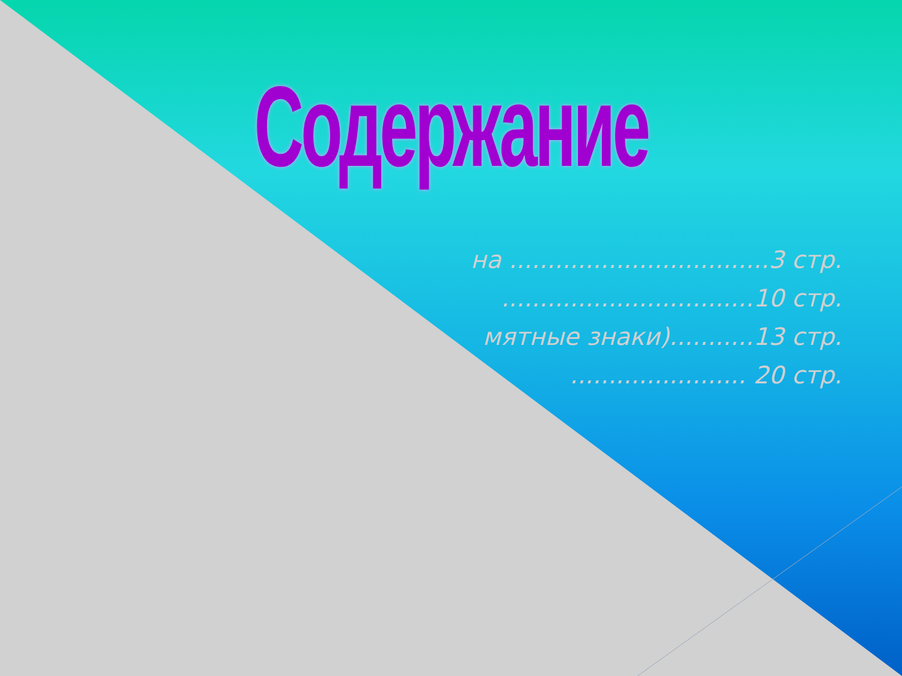Содержание
на ..................................3 стр.
.................................10 стр.
мятные знаки)...........13 стр.
....................... 20 стр.